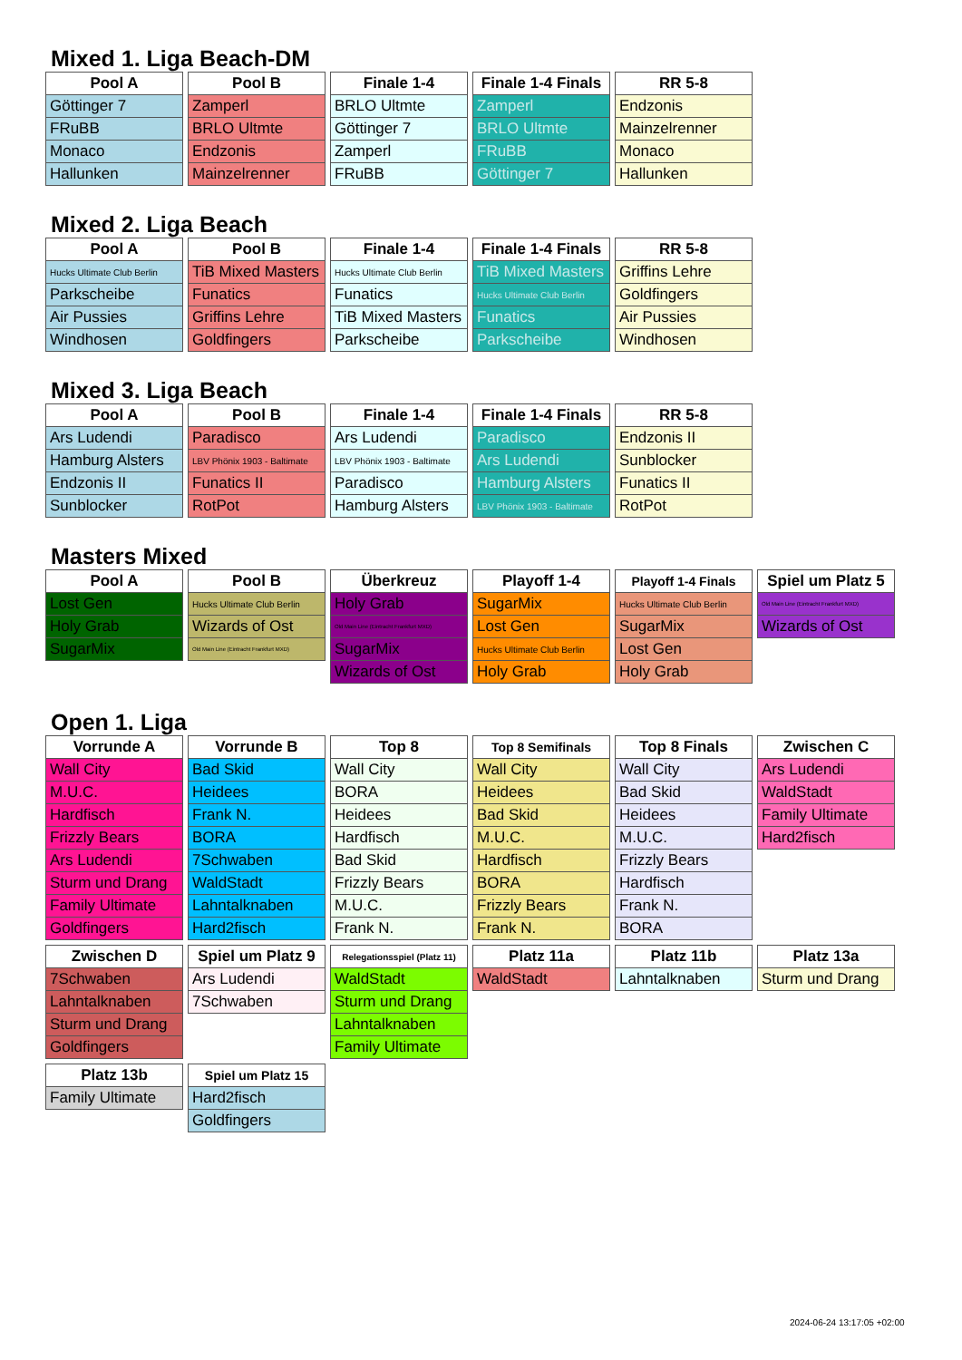Mixed 1. Liga Beach-DM
| Pool A |
| --- |
| Göttinger 7 |
| FRuBB |
| Monaco |
| Hallunken |
| Pool B |
| --- |
| Zamperl |
| BRLO Ultmte |
| Endzonis |
| Mainzelrenner |
| Finale 1-4 |
| --- |
| BRLO Ultmte |
| Göttinger 7 |
| Zamperl |
| FRuBB |
| Finale 1-4 Finals |
| --- |
| Zamperl |
| BRLO Ultmte |
| FRuBB |
| Göttinger 7 |
| RR 5-8 |
| --- |
| Endzonis |
| Mainzelrenner |
| Monaco |
| Hallunken |
Mixed 2. Liga Beach
| Pool A |
| --- |
| Hucks Ultimate Club Berlin |
| Parkscheibe |
| Air Pussies |
| Windhosen |
| Pool B |
| --- |
| TiB Mixed Masters |
| Funatics |
| Griffins Lehre |
| Goldfingers |
| Finale 1-4 |
| --- |
| Hucks Ultimate Club Berlin |
| Funatics |
| TiB Mixed Masters |
| Parkscheibe |
| Finale 1-4 Finals |
| --- |
| TiB Mixed Masters |
| Hucks Ultimate Club Berlin |
| Funatics |
| Parkscheibe |
| RR 5-8 |
| --- |
| Griffins Lehre |
| Goldfingers |
| Air Pussies |
| Windhosen |
Mixed 3. Liga Beach
| Pool A |
| --- |
| Ars Ludendi |
| Hamburg Alsters |
| Endzonis II |
| Sunblocker |
| Pool B |
| --- |
| Paradisco |
| LBV Phönix 1903 - Baltimate |
| Funatics II |
| RotPot |
| Finale 1-4 |
| --- |
| Ars Ludendi |
| LBV Phönix 1903 - Baltimate |
| Paradisco |
| Hamburg Alsters |
| Finale 1-4 Finals |
| --- |
| Paradisco |
| Ars Ludendi |
| Hamburg Alsters |
| LBV Phönix 1903 - Baltimate |
| RR 5-8 |
| --- |
| Endzonis II |
| Sunblocker |
| Funatics II |
| RotPot |
Masters Mixed
| Pool A |
| --- |
| Lost Gen |
| Holy Grab |
| SugarMix |
| Pool B |
| --- |
| Hucks Ultimate Club Berlin |
| Wizards of Ost |
| Old Main Line (Eintracht Frankfurt MXD) |
| Überkreuz |
| --- |
| Holy Grab |
| Old Main Line (Eintracht Frankfurt MXD) |
| SugarMix |
| Wizards of Ost |
| Playoff 1-4 |
| --- |
| SugarMix |
| Lost Gen |
| Hucks Ultimate Club Berlin |
| Holy Grab |
| Playoff 1-4 Finals |
| --- |
| Hucks Ultimate Club Berlin |
| SugarMix |
| Lost Gen |
| Holy Grab |
| Spiel um Platz 5 |
| --- |
| Old Main Line (Eintracht Frankfurt MXD) |
| Wizards of Ost |
Open 1. Liga
| Vorrunde A |
| --- |
| Wall City |
| M.U.C. |
| Hardfisch |
| Frizzly Bears |
| Ars Ludendi |
| Sturm und Drang |
| Family Ultimate |
| Goldfingers |
| Vorrunde B |
| --- |
| Bad Skid |
| Heidees |
| Frank N. |
| BORA |
| 7Schwaben |
| WaldStadt |
| Lahntalknaben |
| Hard2fisch |
| Top 8 |
| --- |
| Wall City |
| BORA |
| Heidees |
| Hardfisch |
| Bad Skid |
| Frizzly Bears |
| M.U.C. |
| Frank N. |
| Top 8 Semifinals |
| --- |
| Wall City |
| Heidees |
| Bad Skid |
| M.U.C. |
| Hardfisch |
| BORA |
| Frizzly Bears |
| Frank N. |
| Top 8 Finals |
| --- |
| Wall City |
| Bad Skid |
| Heidees |
| M.U.C. |
| Frizzly Bears |
| Hardfisch |
| Frank N. |
| BORA |
| Zwischen C |
| --- |
| Ars Ludendi |
| WaldStadt |
| Family Ultimate |
| Hard2fisch |
| Zwischen D |
| --- |
| 7Schwaben |
| Lahntalknaben |
| Sturm und Drang |
| Goldfingers |
| Spiel um Platz 9 |
| --- |
| Ars Ludendi |
| 7Schwaben |
| Relegationsspiel (Platz 11) |
| --- |
| WaldStadt |
| Sturm und Drang |
| Lahntalknaben |
| Family Ultimate |
| Platz 11a |
| --- |
| WaldStadt |
| Platz 11b |
| --- |
| Lahntalknaben |
| Platz 13a |
| --- |
| Sturm und Drang |
| Platz 13b |
| --- |
| Family Ultimate |
| Spiel um Platz 15 |
| --- |
| Hard2fisch |
| Goldfingers |
2024-06-24 13:17:05 +02:00